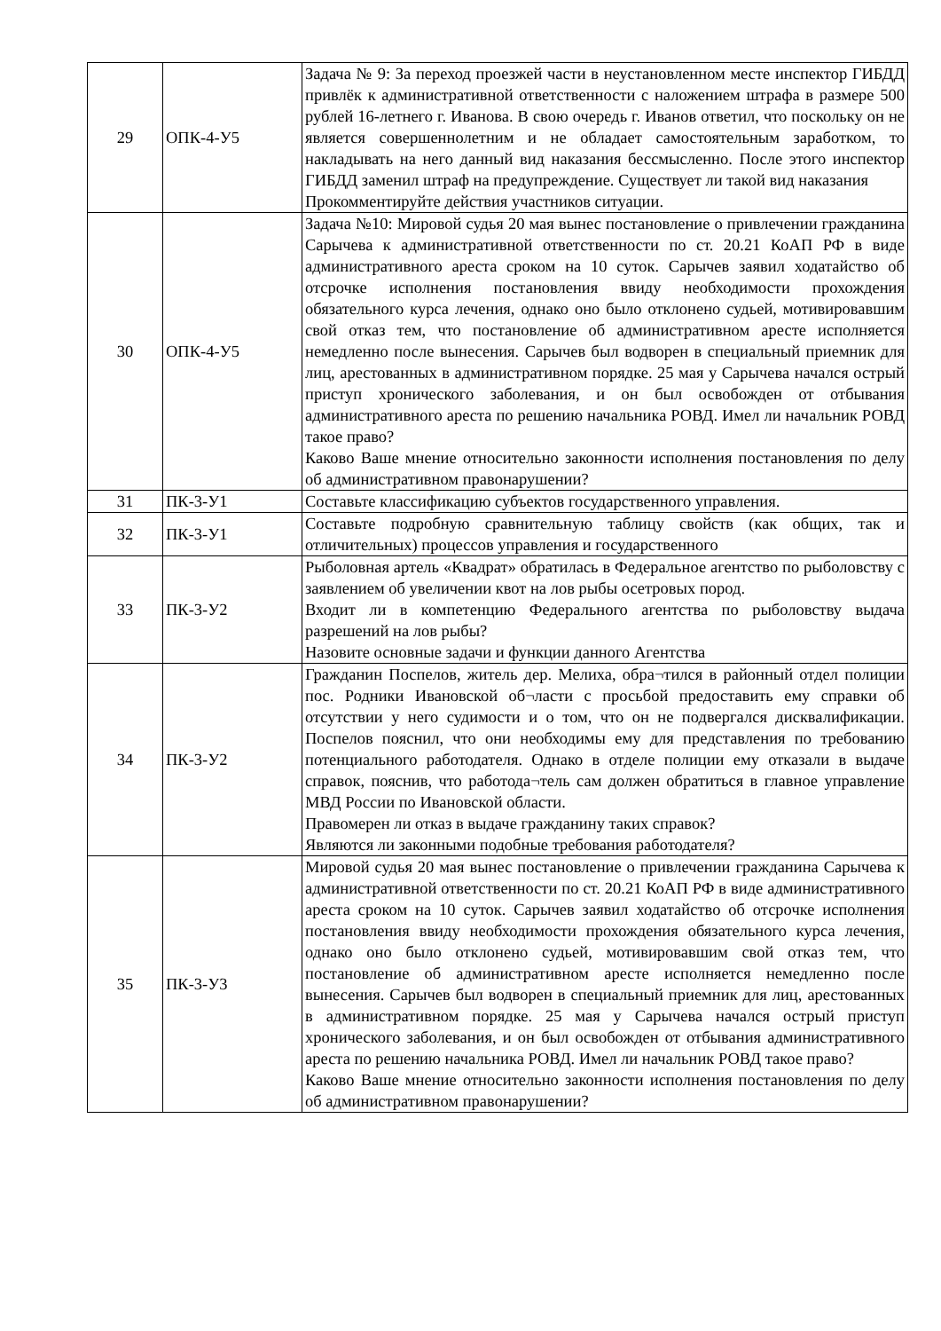| 29 | ОПК-4-У5 | Задача № 9: За переход проезжей части в неустановленном месте инспектор ГИБДД привлёк к административной ответственности с наложением штрафа в размере 500 рублей 16-летнего г. Иванова. В свою очередь г. Иванов ответил, что поскольку он не является совершеннолетним и не обладает самостоятельным заработком, то накладывать на него данный вид наказания бессмысленно. После этого инспектор ГИБДД заменил штраф на предупреждение. Существует ли такой вид наказания Прокомментируйте действия участников ситуации. |
| 30 | ОПК-4-У5 | Задача №10: Мировой судья 20 мая вынес постановление о привлечении гражданина Сарычева к административной ответственности по ст. 20.21 КоАП РФ в виде административного ареста сроком на 10 суток. Сарычев заявил ходатайство об отсрочке исполнения постановления ввиду необходимости прохождения обязательного курса лечения, однако оно было отклонено судьей, мотивировавшим свой отказ тем, что постановление об административном аресте исполняется немедленно после вынесения. Сарычев был водворен в специальный приемник для лиц, арестованных в административном порядке. 25 мая у Сарычева начался острый приступ хронического заболевания, и он был освобожден от отбывания административного ареста по решению начальника РОВД. Имел ли начальник РОВД такое право? Каково Ваше мнение относительно законности исполнения постановления по делу об административном правонарушении? |
| 31 | ПК-3-У1 | Составьте классификацию субъектов государственного управления. |
| 32 | ПК-3-У1 | Составьте подробную сравнительную таблицу свойств (как общих, так и отличительных) процессов управления и государственного |
| 33 | ПК-3-У2 | Рыболовная артель «Квадрат» обратилась в Федеральное агентство по рыболовству с заявлением об увеличении квот на лов рыбы осетровых пород. Входит ли в компетенцию Федерального агентства по рыболовству выдача разрешений на лов рыбы? Назовите основные задачи и функции данного Агентства |
| 34 | ПК-3-У2 | Гражданин Поспелов, житель дер. Мелиха, обра¬тился в районный отдел полиции пос. Родники Ивановской об¬ласти с просьбой предоставить ему справки об отсутствии у него судимости и о том, что он не подвергался дисквалификации. Поспелов пояснил, что они необходимы ему для представления по требованию потенциального работодателя. Однако в отделе полиции ему отказали в выдаче справок, пояснив, что работода¬тель сам должен обратиться в главное управление МВД России по Ивановской области. Правомерен ли отказ в выдаче гражданину таких справок? Являются ли законными подобные требования работодателя? |
| 35 | ПК-3-У3 | Мировой судья 20 мая вынес постановление о привлечении гражданина Сарычева к административной ответственности по ст. 20.21 КоАП РФ в виде административного ареста сроком на 10 суток. Сарычев заявил ходатайство об отсрочке исполнения постановления ввиду необходимости прохождения обязательного курса лечения, однако оно было отклонено судьей, мотивировавшим свой отказ тем, что постановление об административном аресте исполняется немедленно после вынесения. Сарычев был водворен в специальный приемник для лиц, арестованных в административном порядке. 25 мая у Сарычева начался острый приступ хронического заболевания, и он был освобожден от отбывания административного ареста по решению начальника РОВД. Имел ли начальник РОВД такое право? Каково Ваше мнение относительно законности исполнения постановления по делу об административном правонарушении? |